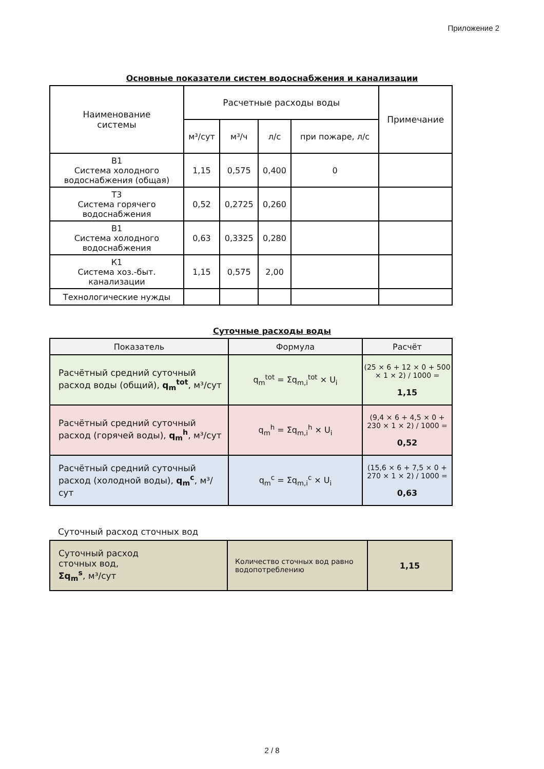Приложение 2
Основные показатели систем водоснабжения и канализации
| Наименование системы | Расчетные расходы воды | | | | Примечание |
| --- | --- | --- | --- | --- | --- |
| | м³/сут | м³/ч | л/с | при пожаре, л/с | |
| В1 Система холодного водоснабжения (общая) | 1,15 | 0,575 | 0,400 | 0 | |
| Т3 Система горячего водоснабжения | 0,52 | 0,2725 | 0,260 | | |
| В1 Система холодного водоснабжения | 0,63 | 0,3325 | 0,280 | | |
| К1 Система хоз.-быт. канализации | 1,15 | 0,575 | 2,00 | | |
| Технологические нужды | | | | | |
Суточные расходы воды
| Показатель | Формула | Расчёт |
| --- | --- | --- |
| Расчётный средний суточный расход воды (общий), q<sub>m</sub><sup>tot</sup> , м³/сут | q<sub>m</sub><sup>tot</sup> = Σq<sub>m,i</sub><sup>tot</sup> × U<sub>i</sub> | (25 × 6 + 12 × 0 + 500 × 1 × 2) / 1000 = 1,15 |
| Расчётный средний суточный расход (горячей воды), q<sub>m</sub><sup>h</sup> , м³/сут | q<sub>m</sub><sup>h</sup> = Σq<sub>m,i</sub><sup>h</sup> × U<sub>i</sub> | (9,4 × 6 + 4,5 × 0 + 230 × 1 × 2) / 1000 = 0,52 |
| Расчётный средний суточный расход (холодной воды), q<sub>m</sub><sup>c</sup> , м³/сут | q<sub>m</sub><sup>c</sup> = Σq<sub>m,i</sub><sup>c</sup> × U<sub>i</sub> | (15,6 × 6 + 7,5 × 0 + 270 × 1 × 2) / 1000 = 0,63 |
Суточный расход сточных вод
| Суточный расход сточных вод, Σq<sub>m</sub><sup>s</sup> , м³/сут | Количество сточных вод равно водопотреблению | 1,15 |
2 / 8